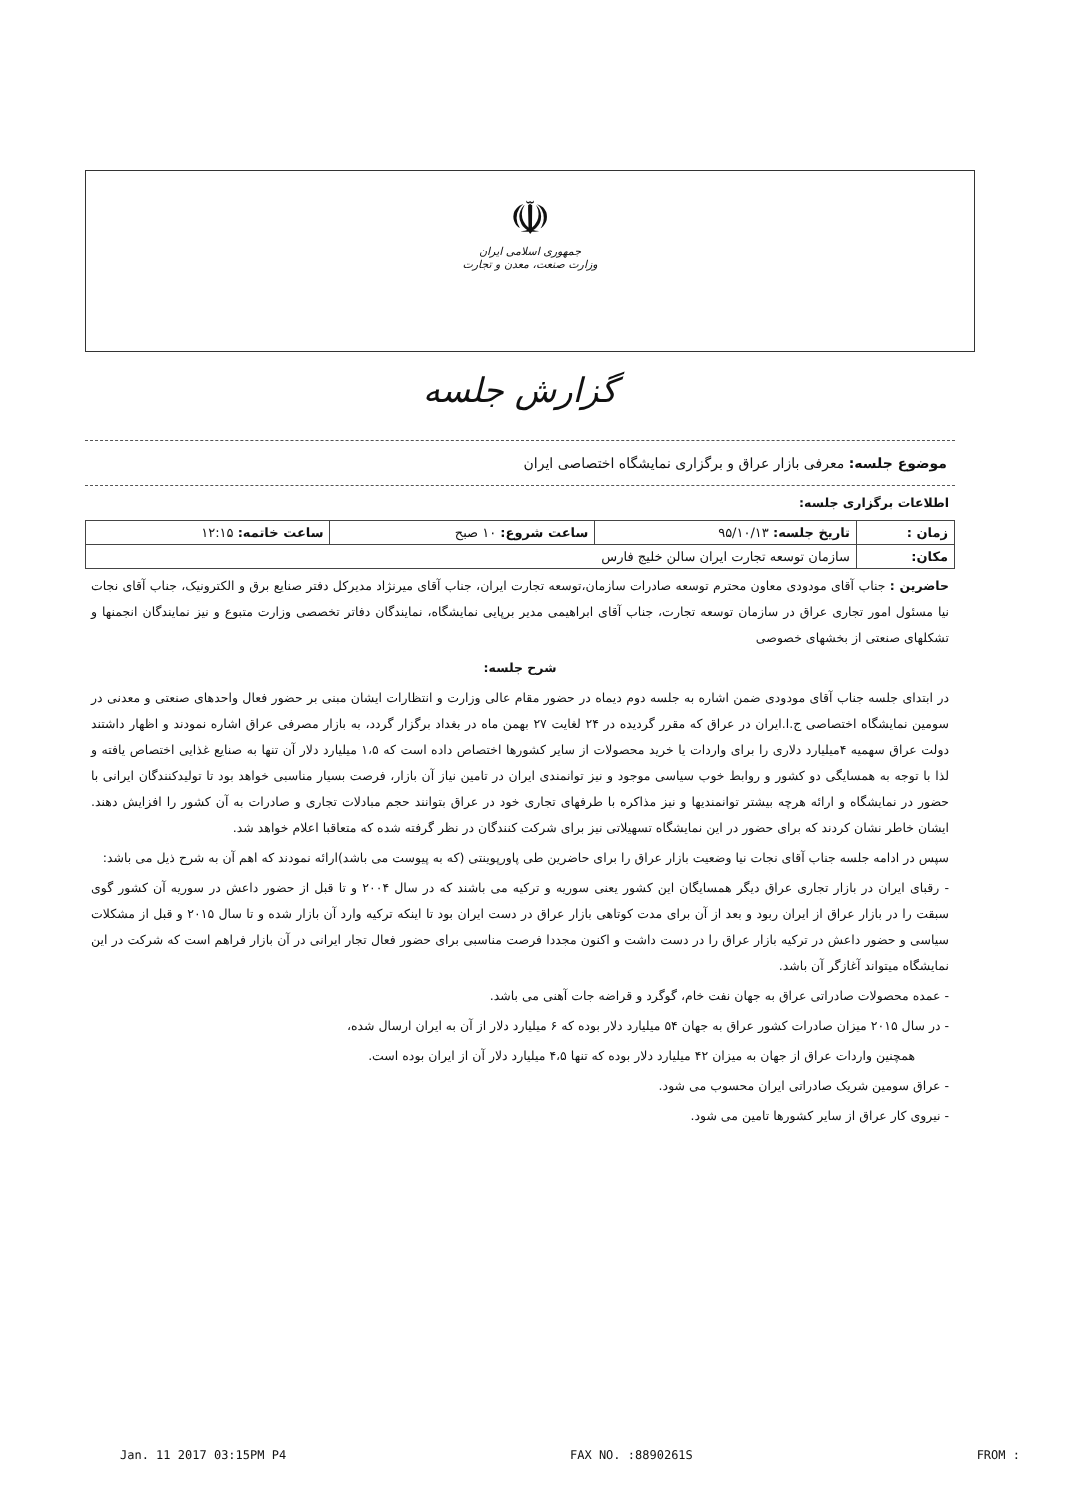☫
جمهوری اسلامی ایران
وزارت صنعت، معدن و تجارت
گزارش جلسه
موضوع جلسه: معرفی بازار عراق و برگزاری نمایشگاه اختصاصی ایران
اطلاعات برگزاری جلسه:
| زمان : | تاریخ جلسه: ۹۵/۱۰/۱۳ | ساعت شروع: ۱۰ صبح | ساعت خاتمه: ۱۲:۱۵ |
| مکان: | سازمان توسعه تجارت ایران سالن خلیج فارس | | |
حاضرین : جناب آقای مودودی معاون محترم توسعه صادرات سازمان،توسعه تجارت ایران، جناب آقای میرنژاد مدیرکل دفتر صنایع برق و الکترونیک، جناب آقای نجات نیا مسئول امور تجاری عراق در سازمان توسعه تجارت، جناب آقای ابراهیمی مدیر برپایی نمایشگاه، نمایندگان دفاتر تخصصی وزارت متبوع و نیز نمایندگان انجمنها و تشکلهای صنعتی از بخشهای خصوصی
شرح جلسه:
در ابتدای جلسه جناب آقای مودودی ضمن اشاره به جلسه دوم دیماه در حضور مقام عالی وزارت و انتظارات ایشان مبنی بر حضور فعال واحدهای صنعتی و معدنی در سومین نمایشگاه اختصاصی ج.ا.ایران در عراق که مقرر گردیده در ۲۴ لغایت ۲۷ بهمن ماه در بغداد برگزار گردد، به بازار مصرفی عراق اشاره نمودند و اظهار داشتند دولت عراق سهمیه ۴میلیارد دلاری را برای واردات یا خرید محصولات از سایر کشورها اختصاص داده است که ۱،۵ میلیارد دلار آن تنها به صنایع غذایی اختصاص یافته و لذا با توجه به همسایگی دو کشور و روابط خوب سیاسی موجود و نیز توانمندی ایران در تامین نیاز آن بازار، فرصت بسیار مناسبی خواهد بود تا تولیدکنندگان ایرانی با حضور در نمایشگاه و ارائه هرچه بیشتر توانمندیها و نیز مذاکره با طرفهای تجاری خود در عراق بتوانند حجم مبادلات تجاری و صادرات به آن کشور را افزایش دهند. ایشان خاطر نشان کردند که برای حضور در این نمایشگاه تسهیلاتی نیز برای شرکت کنندگان در نظر گرفته شده که متعاقبا اعلام خواهد شد.
سپس در ادامه جلسه جناب آقای نجات نیا وضعیت بازار عراق را برای حاضرین طی پاورپوینتی (که به پیوست می باشد)ارائه نمودند که اهم آن به شرح ذیل می باشد:
- رقبای ایران در بازار تجاری عراق دیگر همسایگان این کشور یعنی سوریه و ترکیه می باشند که در سال ۲۰۰۴ و تا قبل از حضور داعش در سوریه آن کشور گوی سبقت را در بازار عراق از ایران ربود و بعد از آن برای مدت کوتاهی بازار عراق در دست ایران بود تا اینکه ترکیه وارد آن بازار شده و تا سال ۲۰۱۵ و قبل از مشکلات سیاسی و حضور داعش در ترکیه بازار عراق را در دست داشت و اکنون مجددا فرصت مناسبی برای حضور فعال تجار ایرانی در آن بازار فراهم است که شرکت در این نمایشگاه میتواند آغازگر آن باشد.
- عمده محصولات صادراتی عراق به جهان نفت خام، گوگرد و قراضه جات آهنی می باشد.
- در سال ۲۰۱۵ میزان صادرات کشور عراق به جهان ۵۴ میلیارد دلار بوده که ۶ میلیارد دلار از آن به ایران ارسال شده،
همچنین واردات عراق از جهان به میزان ۴۲ میلیارد دلار بوده که تنها ۴،۵ میلیارد دلار آن از ایران بوده است.
- عراق سومین شریک صادراتی ایران محسوب می شود.
- نیروی کار عراق از سایر کشورها تامین می شود.
Jan. 11 2017 03:15PM P4 FAX NO. :8890261S FROM :